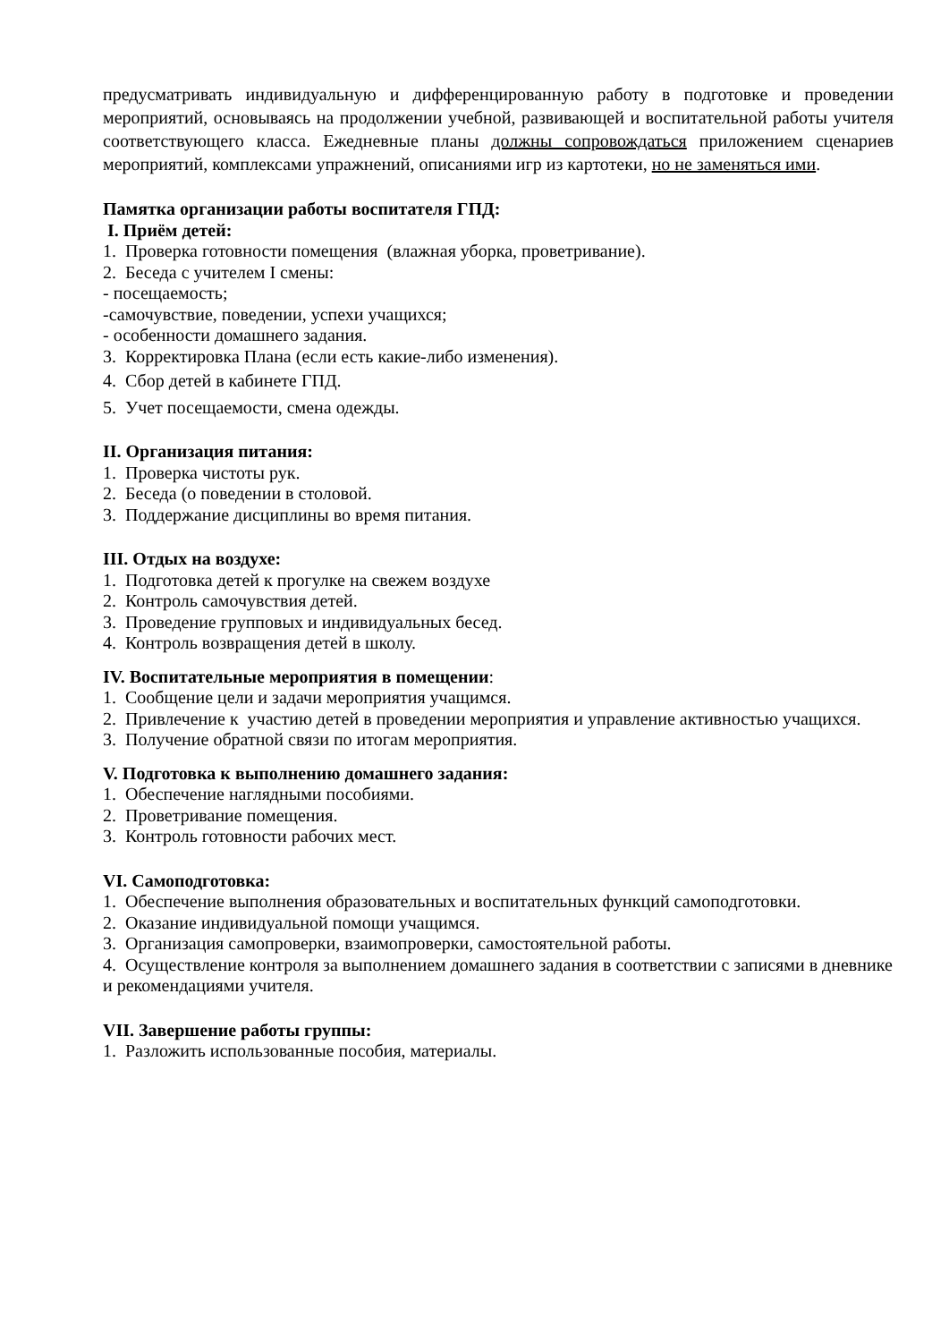предусматривать индивидуальную и дифференцированную работу в подготовке и проведении мероприятий, основываясь на продолжении учебной, развивающей и воспитательной работы учителя соответствующего класса. Ежедневные планы должны сопровождаться приложением сценариев мероприятий, комплексами упражнений, описаниями игр из картотеки, но не заменяться ими.
Памятка организации работы воспитателя ГПД:
I. Приём детей:
1. Проверка готовности помещения (влажная уборка, проветривание).
2. Беседа с учителем I смены:
- посещаемость;
-самочувствие, поведении, успехи учащихся;
- особенности домашнего задания.
3. Корректировка Плана (если есть какие-либо изменения).
4. Сбор детей в кабинете ГПД.
5. Учет посещаемости, смена одежды.
II. Организация питания:
1. Проверка чистоты рук.
2. Беседа (о поведении в столовой.
3. Поддержание дисциплины во время питания.
III. Отдых на воздухе:
1. Подготовка детей к прогулке на свежем воздухе
2. Контроль самочувствия детей.
3. Проведение групповых и индивидуальных бесед.
4. Контроль возвращения детей в школу.
IV. Воспитательные мероприятия в помещении:
1. Сообщение цели и задачи мероприятия учащимся.
2. Привлечение к участию детей в проведении мероприятия и управление активностью учащихся.
3. Получение обратной связи по итогам мероприятия.
V. Подготовка к выполнению домашнего задания:
1. Обеспечение наглядными пособиями.
2. Проветривание помещения.
3. Контроль готовности рабочих мест.
VI. Самоподготовка:
1. Обеспечение выполнения образовательных и воспитательных функций самоподготовки.
2. Оказание индивидуальной помощи учащимся.
3. Организация самопроверки, взаимопроверки, самостоятельной работы.
4. Осуществление контроля за выполнением домашнего задания в соответствии с записями в дневнике и рекомендациями учителя.
VII. Завершение работы группы:
1. Разложить использованные пособия, материалы.